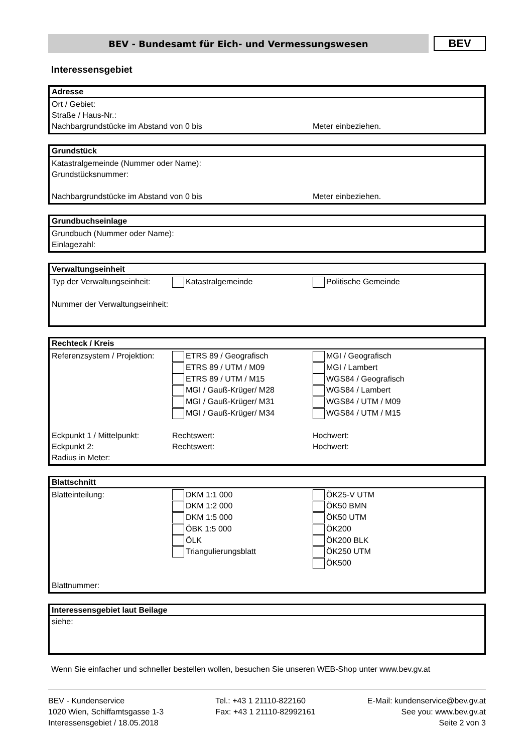BEV - Bundesamt für Eich- und Vermessungswesen
BEV
Interessensgebiet
Adresse
Ort / Gebiet:
Straße / Haus-Nr.:
Nachbargrundstücke im Abstand von 0 bis Meter einbeziehen.
Grundstück
Katastralgemeinde (Nummer oder Name):
Grundstücksnummer:
Nachbargrundstücke im Abstand von 0 bis Meter einbeziehen.
Grundbuchseinlage
Grundbuch (Nummer oder Name):
Einlagezahl:
Verwaltungseinheit
Typ der Verwaltungseinheit: Katastralgemeinde Politische Gemeinde
Nummer der Verwaltungseinheit:
Rechteck / Kreis
Referenzsystem / Projektion: ETRS 89 / Geografisch MGI / Geografisch
ETRS 89 / UTM / M09 MGI / Lambert
ETRS 89 / UTM / M15 WGS84 / Geografisch
MGI / Gauß-Krüger/ M28 WGS84 / Lambert
MGI / Gauß-Krüger/ M31 WGS84 / UTM / M09
MGI / Gauß-Krüger/ M34 WGS84 / UTM / M15
Eckpunkt 1 / Mittelpunkt: Rechtswert: Hochwert:
Eckpunkt 2: Rechtswert: Hochwert:
Radius in Meter:
Blattschnitt
Blatteinteilung: DKM 1:1 000 ÖK25-V UTM
DKM 1:2 000 ÖK50 BMN
DKM 1:5 000 ÖK50 UTM
ÖBK 1:5 000 ÖK200
ÖLK ÖK200 BLK
Triangulierungsblatt ÖK250 UTM
ÖK500
Blattnummer:
Interessensgebiet laut Beilage
siehe:
Wenn Sie einfacher und schneller bestellen wollen, besuchen Sie unseren WEB-Shop unter www.bev.gv.at
BEV - Kundenservice
1020 Wien, Schiffamtsgasse 1-3
Interessensgebiet / 18.05.2018
Tel.: +43 1 21110-822160
Fax: +43 1 21110-82992161
E-Mail: kundenservice@bev.gv.at
See you: www.bev.gv.at
Seite 2 von 3